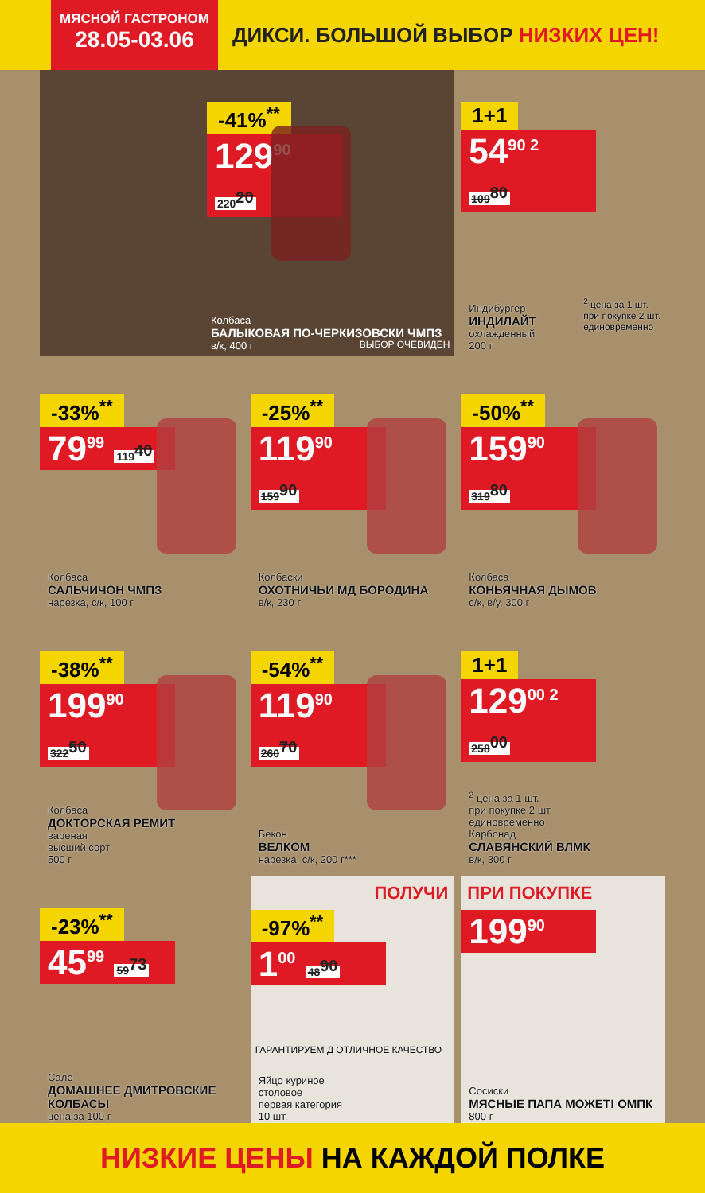МЯСНОЙ ГАСТРОНОМ
28.05-03.06
ДИКСИ. БОЛЬШОЙ ВЫБОР НИЗКИХ ЦЕН!
-41%<sup>**</sup>
129<sup>90</sup> 220<sup>20</sup>
Колбаса
БАЛЫКОВАЯ ПО-ЧЕРКИЗОВСКИ ЧМПЗ
в/к, 400 г
ВЫБОР ОЧЕВИДЕН
1+1
54<sup>90 2</sup> 109<sup>80</sup>
Индибургер
ИНДИЛАЙТ
охлажденный
200 г
<sup>2</sup> цена за 1 шт.
при покупке 2 шт.
единовременно
-33%<sup>**</sup>
79<sup>99</sup> 119<sup>40</sup>
Колбаса
САЛЬЧИЧОН ЧМПЗ
нарезка, с/к, 100 г
-25%<sup>**</sup>
119<sup>90</sup> 159<sup>90</sup>
Колбаски
ОХОТНИЧЬИ МД БОРОДИНА
в/к, 230 г
-50%<sup>**</sup>
159<sup>90</sup> 319<sup>80</sup>
Колбаса
КОНЬЯЧНАЯ ДЫМОВ
с/к, в/у, 300 г
-38%<sup>**</sup>
199<sup>90</sup> 322<sup>50</sup>
Колбаса
ДОКТОРСКАЯ РЕМИТ
вареная
высший сорт
500 г
-54%<sup>**</sup>
119<sup>90</sup> 260<sup>70</sup>
Бекон
ВЕЛКОМ
нарезка, с/к, 200 г***
1+1
129<sup>00 2</sup> 258<sup>00</sup>
<sup>2</sup> цена за 1 шт.
при покупке 2 шт.
единовременно
Карбонад
СЛАВЯНСКИЙ ВЛМК
в/к, 300 г
-23%<sup>**</sup>
45<sup>99</sup> 59<sup>73</sup>
Сало
ДОМАШНЕЕ ДМИТРОВСКИЕ КОЛБАСЫ
цена за 100 г
ПОЛУЧИ
-97%<sup>**</sup>
1<sup>00</sup> 48<sup>90</sup>
ГАРАНТИРУЕМ Д ОТЛИЧНОЕ КАЧЕСТВО
Яйцо куриное
столовое
первая категория
10 шт.
ПРИ ПОКУПКЕ
199<sup>90</sup>
Сосиски
МЯСНЫЕ ПАПА МОЖЕТ! ОМПК
800 г
НИЗКИЕ ЦЕНЫ НА КАЖДОЙ ПОЛКЕ